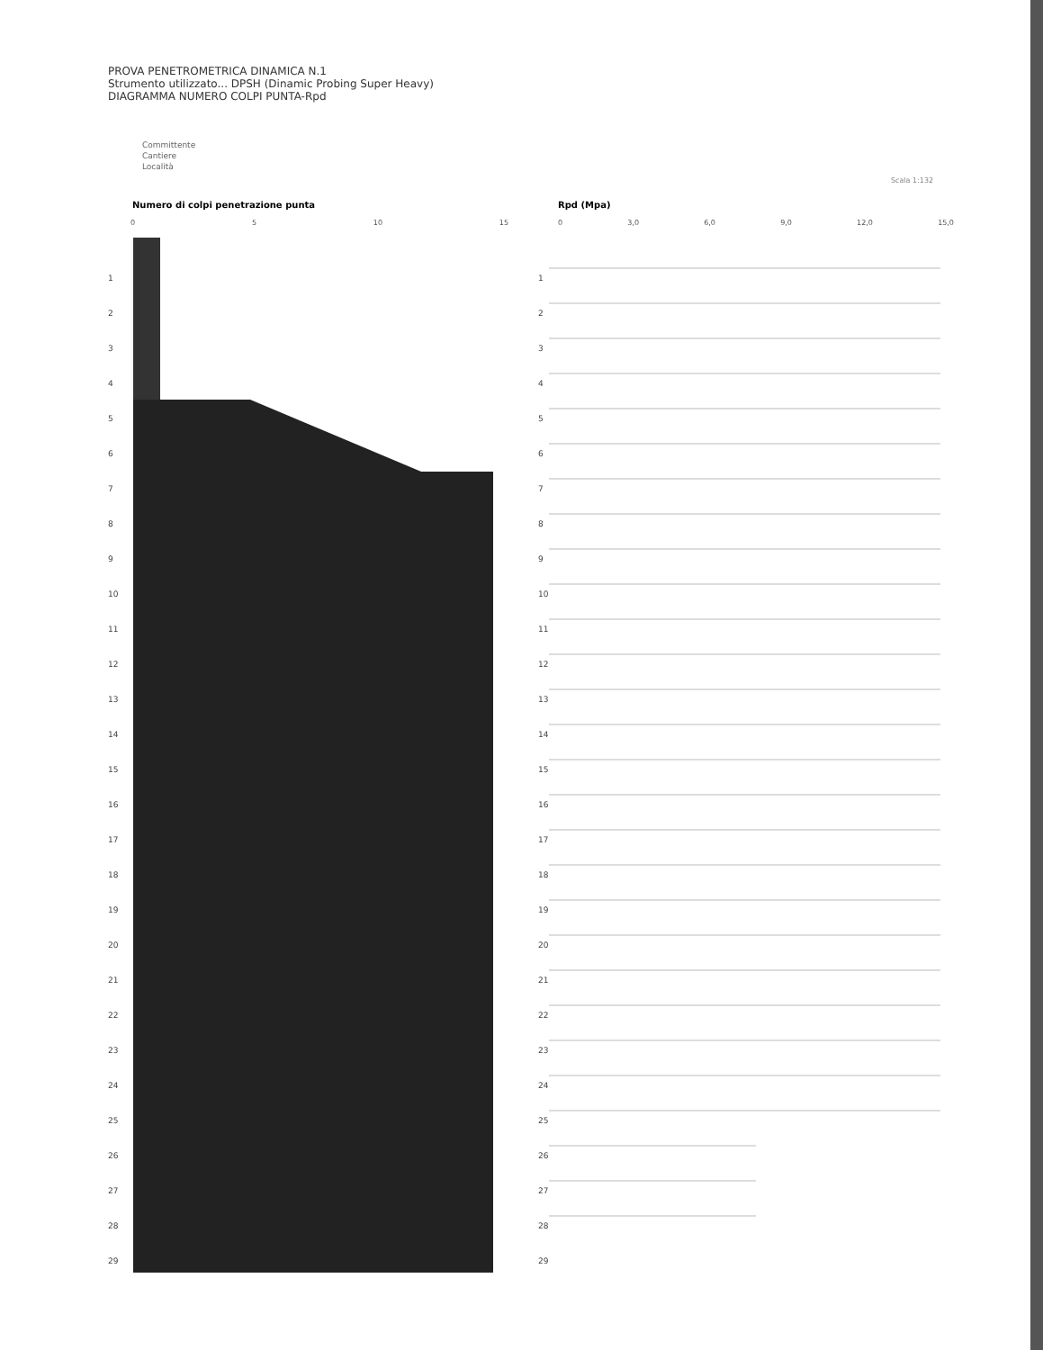PROVA PENETROMETRICA DINAMICA N.1
Strumento utilizzato... DPSH (Dinamic Probing Super Heavy)
DIAGRAMMA NUMERO COLPI PUNTA-Rpd
Committente
Cantiere
Località
Scala 1:132
Numero di colpi penetrazione punta
Rpd (Mpa)
0 5 10 15 0 3,0 6,0 9,0 12,0 15,0
1
2
3
4
5
6
7
8
9
10
11
12
13
14
15
16
17
18
19
20
21
22
23
24
25
26
27
28
29
1
2
3
4
5
6
7
8
9
10
11
12
13
14
15
16
17
18
19
20
21
22
23
24
25
26
27
28
29